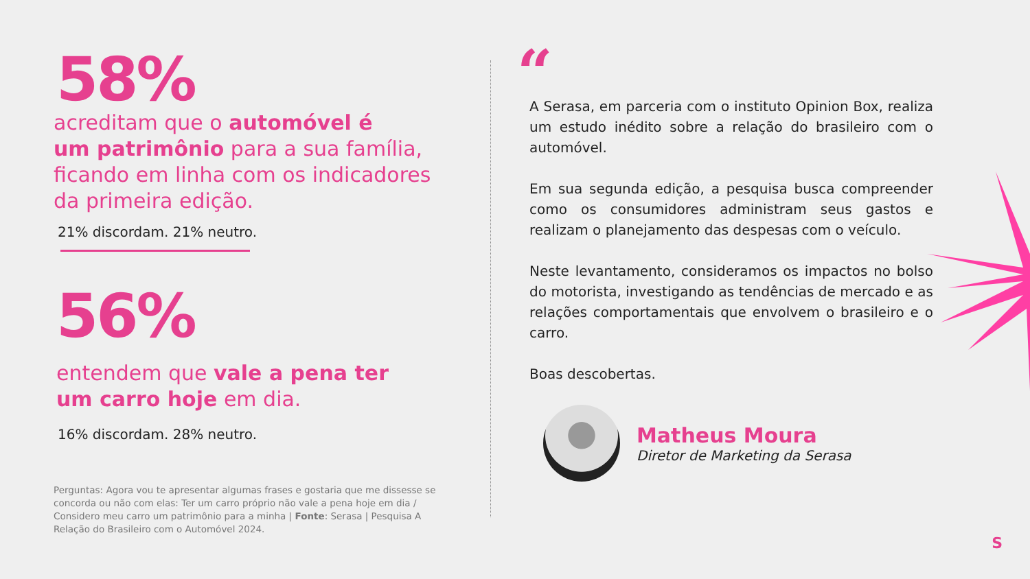58%
acreditam que o automóvel é
um patrimônio para a sua família, ficando em linha com os indicadores da primeira edição.
21% discordam. 21% neutro.
56%
entendem que vale a pena ter
um carro hoje em dia.
16% discordam. 28% neutro.
Perguntas: Agora vou te apresentar algumas frases e gostaria que me dissesse se concorda ou não com elas: Ter um carro próprio não vale a pena hoje em dia / Considero meu carro um patrimônio para a minha | Fonte: Serasa | Pesquisa A Relação do Brasileiro com o Automóvel 2024.
“
A Serasa, em parceria com o instituto Opinion Box, realiza um estudo inédito sobre a relação do brasileiro com o automóvel.
Em sua segunda edição, a pesquisa busca compreender como os consumidores administram seus gastos e realizam o planejamento das despesas com o veículo.
Neste levantamento, consideramos os impactos no bolso do motorista, investigando as tendências de mercado e as relações comportamentais que envolvem o brasileiro e o carro.
Boas descobertas.
Matheus Moura
Diretor de Marketing da Serasa
S